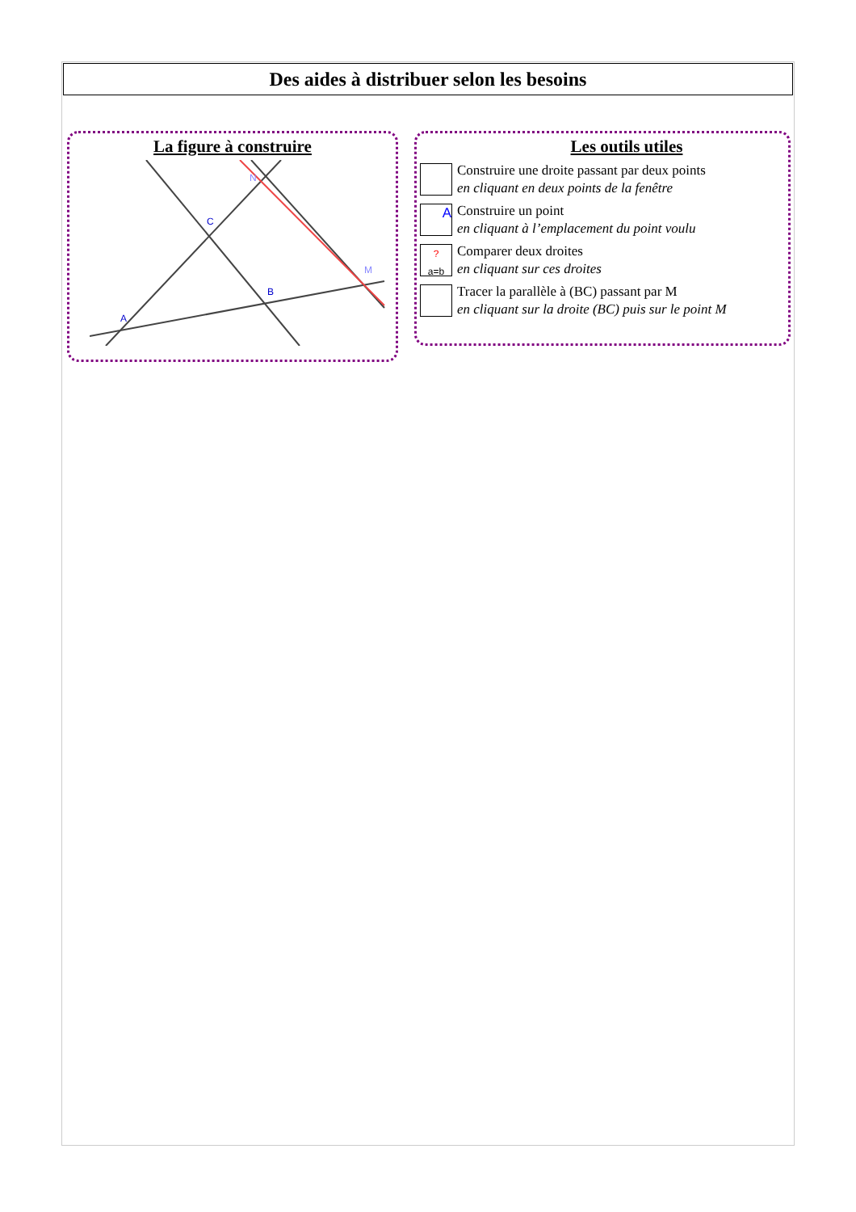Des aides à distribuer selon les besoins
La figure à construire
C
B
A
N
M
Les outils utiles
Construire une droite passant par deux points
en cliquant en deux points de la fenêtre
A
Construire un point
en cliquant à l’emplacement du point voulu
?
a=b
Comparer deux droites
en cliquant sur ces droites
Tracer la parallèle à (BC) passant par M
en cliquant sur la droite (BC) puis sur le point M